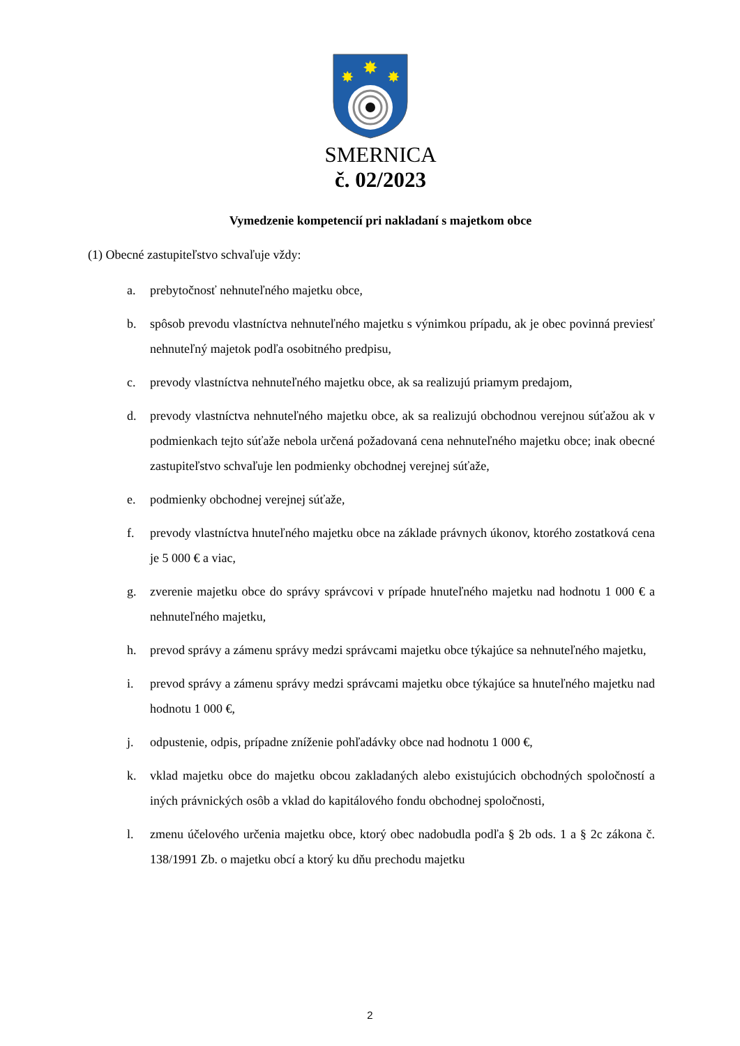✸
✸
✸
SMERNICA
č. 02/2023
Vymedzenie kompetencií pri nakladaní s majetkom obce
(1) Obecné zastupiteľstvo schvaľuje vždy:
a. prebytočnosť nehnuteľného majetku obce,
b. spôsob prevodu vlastníctva nehnuteľného majetku s výnimkou prípadu, ak je obec povinná previesť nehnuteľný majetok podľa osobitného predpisu,
c. prevody vlastníctva nehnuteľného majetku obce, ak sa realizujú priamym predajom,
d. prevody vlastníctva nehnuteľného majetku obce, ak sa realizujú obchodnou verejnou súťažou ak v podmienkach tejto súťaže nebola určená požadovaná cena nehnuteľného majetku obce; inak obecné zastupiteľstvo schvaľuje len podmienky obchodnej verejnej súťaže,
e. podmienky obchodnej verejnej súťaže,
f. prevody vlastníctva hnuteľného majetku obce na základe právnych úkonov, ktorého zostatková cena je 5 000 € a viac,
g. zverenie majetku obce do správy správcovi v prípade hnuteľného majetku nad hodnotu 1 000 € a nehnuteľného majetku,
h. prevod správy a zámenu správy medzi správcami majetku obce týkajúce sa nehnuteľného majetku,
i. prevod správy a zámenu správy medzi správcami majetku obce týkajúce sa hnuteľného majetku nad hodnotu 1 000 €,
j. odpustenie, odpis, prípadne zníženie pohľadávky obce nad hodnotu 1 000 €,
k. vklad majetku obce do majetku obcou zakladaných alebo existujúcich obchodných spoločností a iných právnických osôb a vklad do kapitálového fondu obchodnej spoločnosti,
l. zmenu účelového určenia majetku obce, ktorý obec nadobudla podľa § 2b ods. 1 a § 2c zákona č. 138/1991 Zb. o majetku obcí a ktorý ku dňu prechodu majetku
2